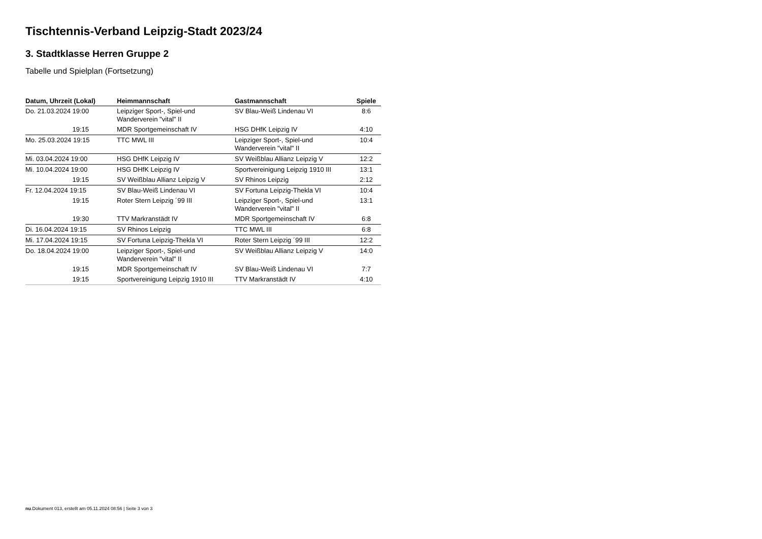Tischtennis-Verband Leipzig-Stadt 2023/24
3. Stadtklasse Herren Gruppe 2
Tabelle und Spielplan (Fortsetzung)
| Datum, Uhrzeit (Lokal) | Heimmannschaft | Gastmannschaft | Spiele |
| --- | --- | --- | --- |
| Do. 21.03.2024 19:00 | Leipziger Sport-, Spiel-und Wanderverein "vital" II | SV Blau-Weiß Lindenau VI | 8:6 |
| 19:15 | MDR Sportgemeinschaft IV | HSG DHfK Leipzig IV | 4:10 |
| Mo. 25.03.2024 19:15 | TTC MWL III | Leipziger Sport-, Spiel-und Wanderverein "vital" II | 10:4 |
| Mi. 03.04.2024 19:00 | HSG DHfK Leipzig IV | SV Weißblau Allianz Leipzig V | 12:2 |
| Mi. 10.04.2024 19:00 | HSG DHfK Leipzig IV | Sportvereinigung Leipzig 1910 III | 13:1 |
| 19:15 | SV Weißblau Allianz Leipzig V | SV Rhinos Leipzig | 2:12 |
| Fr. 12.04.2024 19:15 | SV Blau-Weiß Lindenau VI | SV Fortuna Leipzig-Thekla VI | 10:4 |
| 19:15 | Roter Stern Leipzig ´99 III | Leipziger Sport-, Spiel-und Wanderverein "vital" II | 13:1 |
| 19:30 | TTV Markranstädt IV | MDR Sportgemeinschaft IV | 6:8 |
| Di. 16.04.2024 19:15 | SV Rhinos Leipzig | TTC MWL III | 6:8 |
| Mi. 17.04.2024 19:15 | SV Fortuna Leipzig-Thekla VI | Roter Stern Leipzig ´99 III | 12:2 |
| Do. 18.04.2024 19:00 | Leipziger Sport-, Spiel-und Wanderverein "vital" II | SV Weißblau Allianz Leipzig V | 14:0 |
| 19:15 | MDR Sportgemeinschaft IV | SV Blau-Weiß Lindenau VI | 7:7 |
| 19:15 | Sportvereinigung Leipzig 1910 III | TTV Markranstädt IV | 4:10 |
nu.Dokument 013, erstellt am 05.11.2024 08:56 | Seite 3 von 3